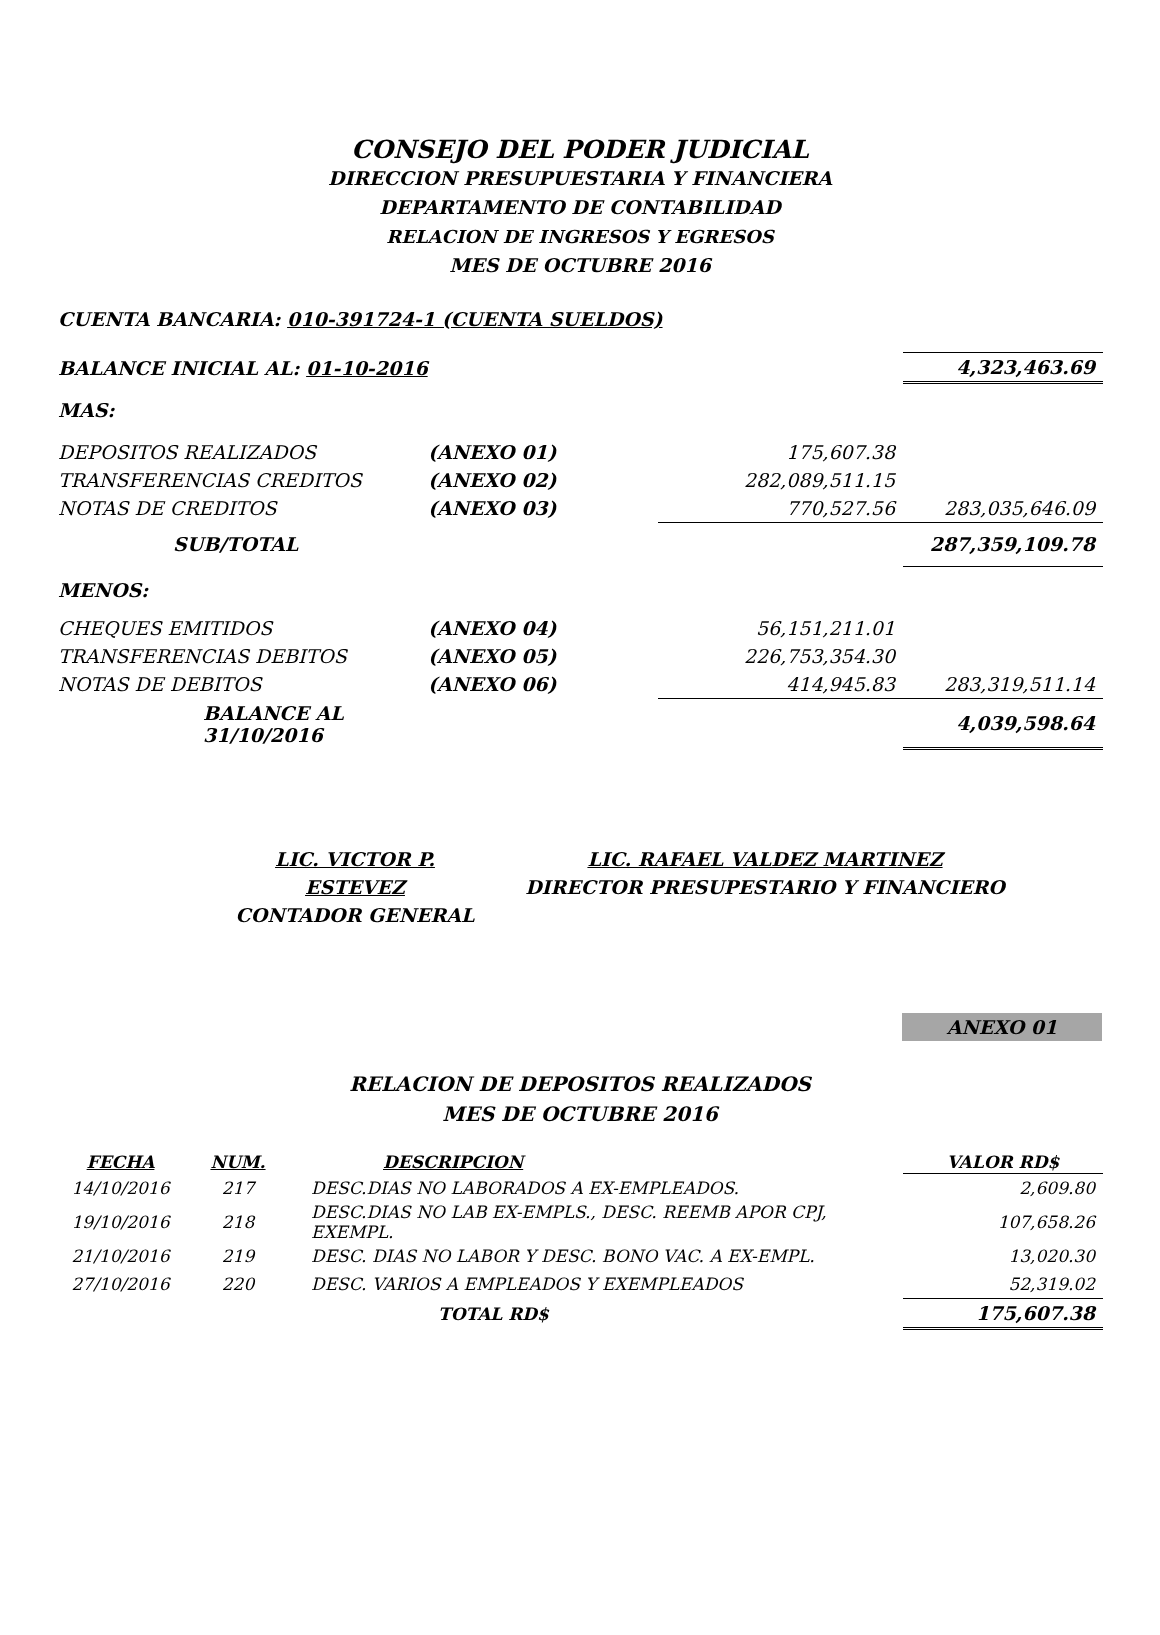CONSEJO DEL PODER JUDICIAL
DIRECCION PRESUPUESTARIA Y FINANCIERA
DEPARTAMENTO DE CONTABILIDAD
RELACION DE INGRESOS Y EGRESOS
MES DE OCTUBRE 2016
CUENTA BANCARIA: 010-391724-1 (CUENTA SUELDOS)
| BALANCE INICIAL AL: 01-10-2016 | | | 4,323,463.69 |
| MAS: | | | |
| DEPOSITOS REALIZADOS | (ANEXO 01) | 175,607.38 | |
| TRANSFERENCIAS CREDITOS | (ANEXO 02) | 282,089,511.15 | |
| NOTAS DE CREDITOS | (ANEXO 03) | 770,527.56 | 283,035,646.09 |
| SUB/TOTAL | | | 287,359,109.78 |
| MENOS: | | | |
| CHEQUES EMITIDOS | (ANEXO 04) | 56,151,211.01 | |
| TRANSFERENCIAS DEBITOS | (ANEXO 05) | 226,753,354.30 | |
| NOTAS DE DEBITOS | (ANEXO 06) | 414,945.83 | 283,319,511.14 |
| BALANCE AL 31/10/2016 | | | 4,039,598.64 |
LIC. VICTOR P. ESTEVEZ
CONTADOR GENERAL
LIC. RAFAEL VALDEZ MARTINEZ
DIRECTOR PRESUPESTARIO Y FINANCIERO
ANEXO 01
RELACION DE DEPOSITOS REALIZADOS
MES DE OCTUBRE 2016
| FECHA | NUM. | DESCRIPCION | VALOR RD$ |
| --- | --- | --- | --- |
| 14/10/2016 | 217 | DESC.DIAS NO LABORADOS A EX-EMPLEADOS. | 2,609.80 |
| 19/10/2016 | 218 | DESC.DIAS NO LAB EX-EMPLS., DESC. REEMB APOR CPJ, EXEMPL. | 107,658.26 |
| 21/10/2016 | 219 | DESC. DIAS NO LABOR Y DESC. BONO VAC. A EX-EMPL. | 13,020.30 |
| 27/10/2016 | 220 | DESC. VARIOS A EMPLEADOS Y EXEMPLEADOS | 52,319.02 |
| | | TOTAL RD$ | 175,607.38 |